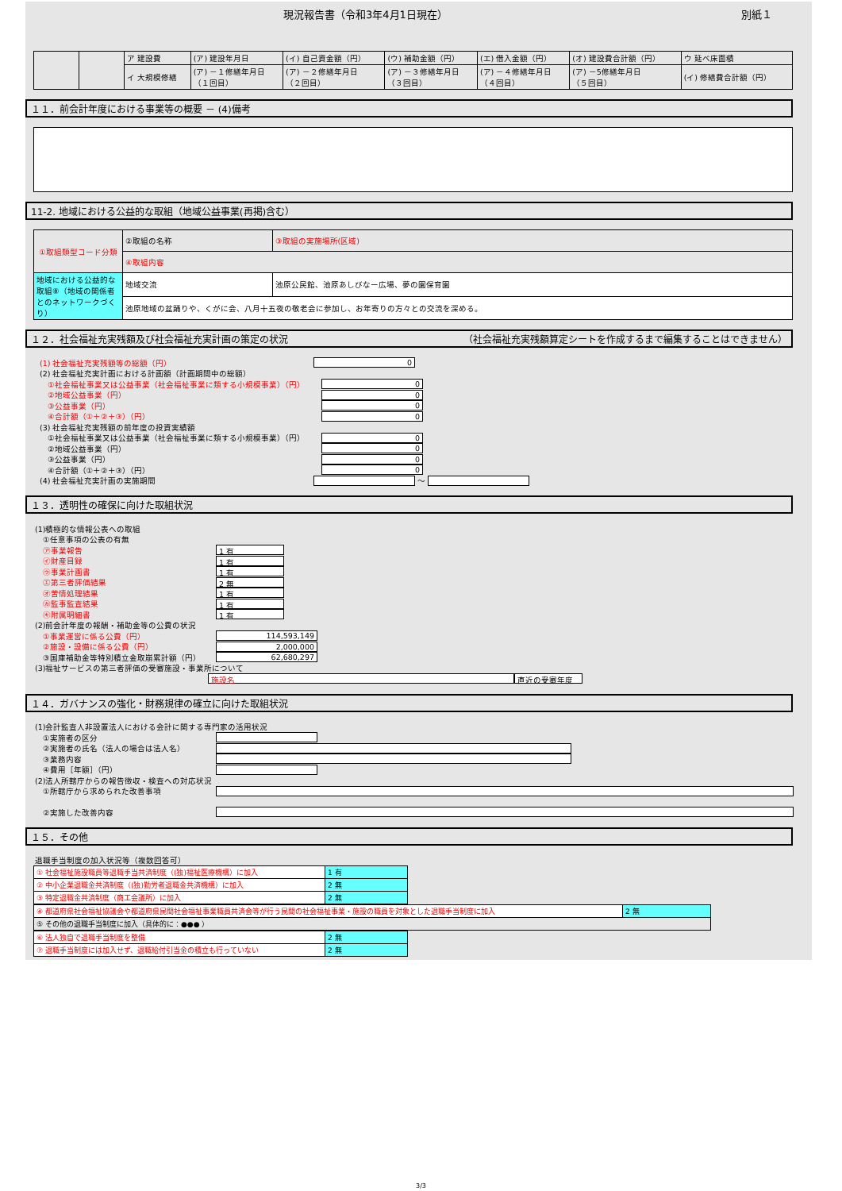現況報告書（令和3年4月1日現在） 別紙１
| | | ア 建設費 | (ア) 建設年月日 | (イ) 自己資金額（円） | (ウ) 補助金額（円） | (エ) 借入金額（円） | (オ) 建設費合計額（円） | ウ 延べ床面積 |
| | | イ 大規模修繕 | (ア) －１修繕年月日 （１回目） | (ア) －２修繕年月日 （２回目） | (ア) －３修繕年月日 （３回目） | (ア) －４修繕年月日 （４回目） | (ア) －5修繕年月日 （５回目） | (イ) 修繕費合計額（円） |
１１．前会計年度における事業等の概要 － (4)備考
11-2. 地域における公益的な取組（地域公益事業(再掲)含む）
| ①取組類型コード分類 | ②取組の名称 | ③取組の実施場所(区域) |
| | ④取組内容 | |
| 地域における公益的な取組⑧（地域の関係者とのネットワークづくり） | 地域交流 | 池原公民館、池原あしびなー広場、夢の園保育園 |
| | 池原地域の盆踊りや、くがに会、八月十五夜の敬老会に参加し、お年寄りの方々との交流を深める。 | |
１２．社会福祉充実残額及び社会福祉充実計画の策定の状況 （社会福祉充実残額算定シートを作成するまで編集することはできません）
(1) 社会福祉充実残額等の総額（円） 0
(2) 社会福祉充実計画における計画額（計画期間中の総額）
①社会福祉事業又は公益事業（社会福祉事業に類する小規模事業）（円） 0
②地域公益事業（円） 0
③公益事業（円） 0
④合計額（①＋②＋③）（円） 0
(3) 社会福祉充実残額の前年度の投資実績額
①社会福祉事業又は公益事業（社会福祉事業に類する小規模事業）（円） 0
②地域公益事業（円） 0
③公益事業（円） 0
④合計額（①＋②＋③）（円） 0
(4) 社会福祉充実計画の実施期間 ～
１３．透明性の確保に向けた取組状況
(1)積極的な情報公表への取組
①任意事項の公表の有無
㋐事業報告 1 有
㋑財産目録 1 有
㋒事業計画書 1 有
㋓第三者評価結果 2 無
㋔苦情処理結果 1 有
㋕監事監査結果 1 有
㋖附属明細書 1 有
(2)前会計年度の報酬・補助金等の公費の状況
①事業運営に係る公費（円） 114,593,149
②施設・設備に係る公費（円） 2,000,000
③国庫補助金等特別積立金取崩累計額（円） 62,680,297
(3)福祉サービスの第三者評価の受審施設・事業所について
施設名 直近の受審年度
１４．ガバナンスの強化・財務規律の確立に向けた取組状況
(1)会計監査人非設置法人における会計に関する専門家の活用状況
①実施者の区分
②実施者の氏名（法人の場合は法人名）
③業務内容
④費用［年額］（円）
(2)法人所轄庁からの報告徴収・検査への対応状況
①所轄庁から求められた改善事項
②実施した改善内容
１５．その他
退職手当制度の加入状況等（複数回答可）
| ① 社会福祉施設職員等退職手当共済制度（(独)福祉医療機構）に加入 | 1 有 |
| ② 中小企業退職金共済制度（(独)勤労者退職金共済機構）に加入 | 2 無 |
| ③ 特定退職金共済制度（商工会議所）に加入 | 2 無 |
| ④ 都道府県社会福祉協議会や都道府県民間社会福祉事業職員共済会等が行う民間の社会福祉事業・施設の職員を対象とした退職手当制度に加入 | 2 無 |
| ⑤ その他の退職手当制度に加入（具体的に：●●● ） | |
| ⑥ 法人独自で退職手当制度を整備 | 2 無 |
| ⑦ 退職手当制度には加入せず、退職給付引当金の積立も行っていない | 2 無 |
3/3